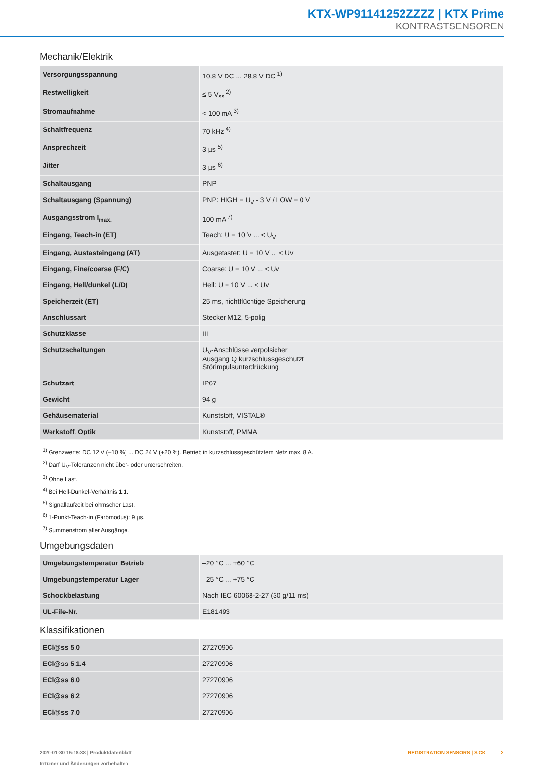KTX-WP91141252ZZZZ | KTX Prime
KONTRASTSENSOREN
Mechanik/Elektrik
| Versorgungsspannung | 10,8 V DC ... 28,8 V DC <sup>1)</sup> |
| Restwelligkeit | ≤ 5 V<sub>ss</sub> <sup>2)</sup> |
| Stromaufnahme | < 100 mA <sup>3)</sup> |
| Schaltfrequenz | 70 kHz <sup>4)</sup> |
| Ansprechzeit | 3 µs <sup>5)</sup> |
| Jitter | 3 µs <sup>6)</sup> |
| Schaltausgang | PNP |
| Schaltausgang (Spannung) | PNP: HIGH = U<sub>V</sub> - 3 V / LOW = 0 V |
| Ausgangsstrom I<sub>max.</sub> | 100 mA <sup>7)</sup> |
| Eingang, Teach-in (ET) | Teach: U = 10 V ... < U<sub>V</sub> |
| Eingang, Austasteingang (AT) | Ausgetastet: U = 10 V ... < Uv |
| Eingang, Fine/coarse (F/C) | Coarse: U = 10 V ... < Uv |
| Eingang, Hell/dunkel (L/D) | Hell: U = 10 V ... < Uv |
| Speicherzeit (ET) | 25 ms, nichtflüchtige Speicherung |
| Anschlussart | Stecker M12, 5-polig |
| Schutzklasse | III |
| Schutzschaltungen | U<sub>V</sub>-Anschlüsse verpolsicher Ausgang Q kurzschlussgeschützt Störimpulsunterdrückung |
| Schutzart | IP67 |
| Gewicht | 94 g |
| Gehäusematerial | Kunststoff, VISTAL® |
| Werkstoff, Optik | Kunststoff, PMMA |
<sup>1)</sup> Grenzwerte: DC 12 V (–10 %) ... DC 24 V (+20 %). Betrieb in kurzschlussgeschütztem Netz max. 8 A.
<sup>2)</sup> Darf U<sub>V</sub>-Toleranzen nicht über- oder unterschreiten.
<sup>3)</sup> Ohne Last.
<sup>4)</sup> Bei Hell-Dunkel-Verhältnis 1:1.
<sup>5)</sup> Signallaufzeit bei ohmscher Last.
<sup>6)</sup> 1-Punkt-Teach-in (Farbmodus): 9 µs.
<sup>7)</sup> Summenstrom aller Ausgänge.
Umgebungsdaten
| Umgebungstemperatur Betrieb | –20 °C ... +60 °C |
| Umgebungstemperatur Lager | –25 °C ... +75 °C |
| Schockbelastung | Nach IEC 60068-2-27 (30 g/11 ms) |
| UL-File-Nr. | E181493 |
Klassifikationen
| ECl@ss 5.0 | 27270906 |
| ECl@ss 5.1.4 | 27270906 |
| ECl@ss 6.0 | 27270906 |
| ECl@ss 6.2 | 27270906 |
| ECl@ss 7.0 | 27270906 |
2020-01-30 15:18:38 | Produktdatenblatt
Irrtümer und Änderungen vorbehalten
REGISTRATION SENSORS | SICK 3